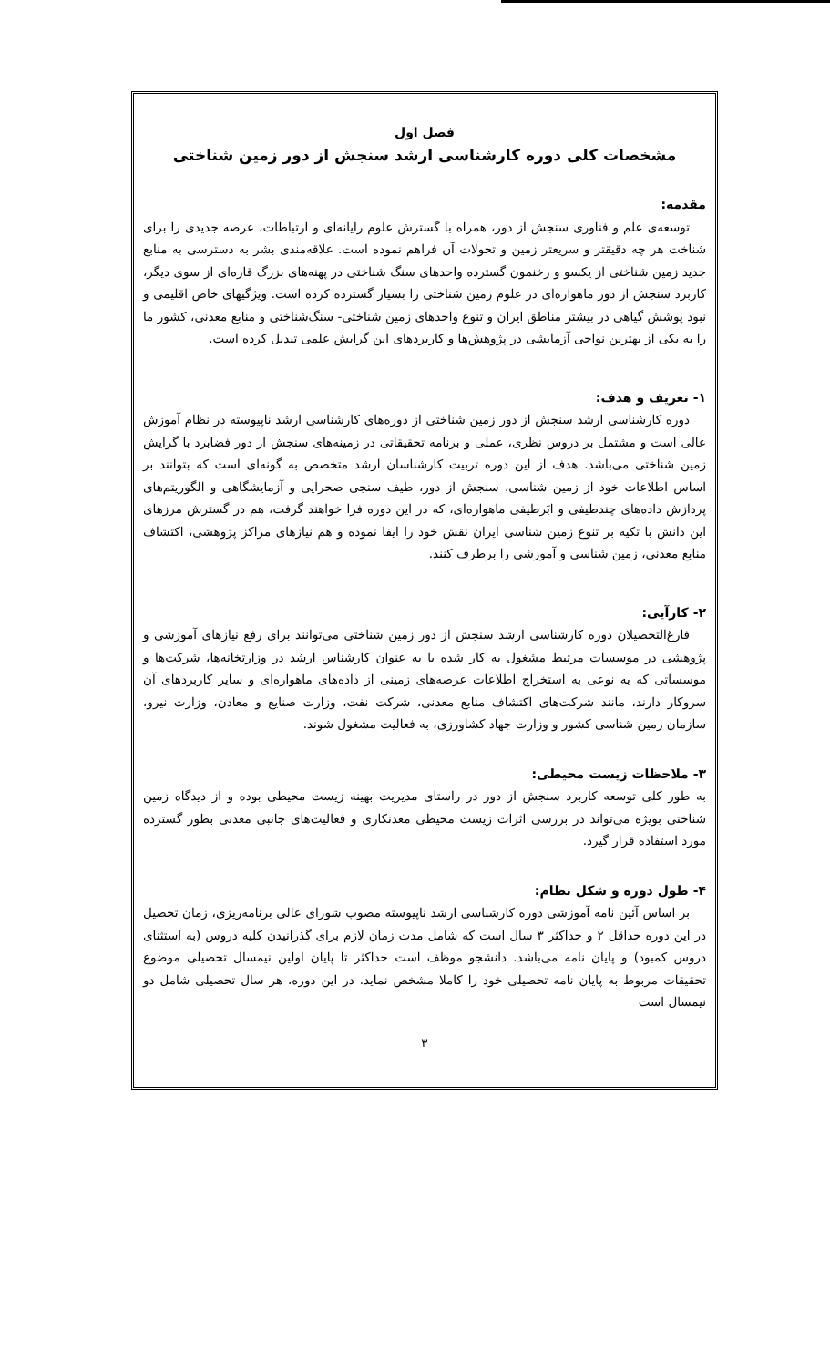فصل اول
مشخصات کلی دوره کارشناسی ارشد سنجش از دور زمین شناختی
مقدمه:
توسعه‌ی علم و فناوری سنجش از دور، همراه با گسترش علوم رایانه‌ای و ارتباطات، عرصه جدیدی را برای شناخت هر چه دقیقتر و سریعتر زمین و تحولات آن فراهم نموده است. علاقه‌مندی بشر به دسترسی به منابع جدید زمین شناختی از یکسو و رخنمون گسترده واحدهای سنگ شناختی در پهنه‌های بزرگ قاره‌ای از سوی دیگر، کاربرد سنجش از دور ماهواره‌ای در علوم زمین شناختی را بسیار گسترده کرده است. ویژگیهای خاص اقلیمی و نبود پوشش گیاهی در بیشتر مناطق ایران و تنوع واحدهای زمین شناختی- سنگ‌شناختی و منابع معدنی، کشور ما را به یکی از بهترین نواحی آزمایشی در پژوهش‌ها و کاربردهای این گرایش علمی تبدیل کرده است.
۱- تعریف و هدف:
دوره کارشناسی ارشد سنجش از دور زمین شناختی از دوره‌های کارشناسی ارشد ناپیوسته در نظام آموزش عالی است و مشتمل بر دروس نظری، عملی و برنامه تحقیقاتی در زمینه‌های سنجش از دور فضابرد با گرایش زمین شناختی می‌باشد. هدف از این دوره تربیت کارشناسان ارشد متخصص به گونه‌ای است که بتوانند بر اساس اطلاعات خود از زمین شناسی، سنجش از دور، طیف سنجی صحرایی و آزمایشگاهی و الگوریتم‌های پردازش داده‌های چندطیفی و ابَرطیفی ماهواره‌ای، که در این دوره فرا خواهند گرفت، هم در گسترش مرزهای این دانش با تکیه بر تنوع زمین شناسی ایران نقش خود را ایفا نموده و هم نیازهای مراکز پژوهشی، اکتشاف منابع معدنی، زمین شناسی و آموزشی را برطرف کنند.
۲- کارآیی:
فارغ‌التحصیلان دوره کارشناسی ارشد سنجش از دور زمین شناختی می‌توانند برای رفع نیازهای آموزشی و پژوهشی در موسسات مرتبط مشغول به کار شده یا به عنوان کارشناس ارشد در وزارتخانه‌ها، شرکت‌ها و موسساتی که به نوعی به استخراج اطلاعات عرصه‌های زمینی از داده‌های ماهواره‌ای و سایر کاربردهای آن سروکار دارند، مانند شرکت‌های اکتشاف منابع معدنی، شرکت نفت، وزارت صنایع و معادن، وزارت نیرو، سازمان زمین شناسی کشور و وزارت جهاد کشاورزی، به فعالیت مشغول شوند.
۳- ملاحظات زیست محیطی:
به طور کلی توسعه کاربرد سنجش از دور در راستای مدیریت بهینه زیست محیطی بوده و از دیدگاه زمین شناختی بویژه می‌تواند در بررسی اثرات زیست محیطی معدنکاری و فعالیت‌های جانبی معدنی بطور گسترده مورد استفاده قرار گیرد.
۴- طول دوره و شکل نظام:
بر اساس آئین نامه آموزشی دوره کارشناسی ارشد ناپیوسته مصوب شورای عالی برنامه‌ریزی، زمان تحصیل در این دوره حداقل ۲ و حداکثر ۳ سال است که شامل مدت زمان لازم برای گذرانیدن کلیه دروس (به استثنای دروس کمبود) و پایان نامه می‌باشد. دانشجو موظف است حداکثر تا پایان اولین نیمسال تحصیلی موضوع تحقیقات مربوط به پایان نامه تحصیلی خود را کاملا مشخص نماید. در این دوره، هر سال تحصیلی شامل دو نیمسال است
۳